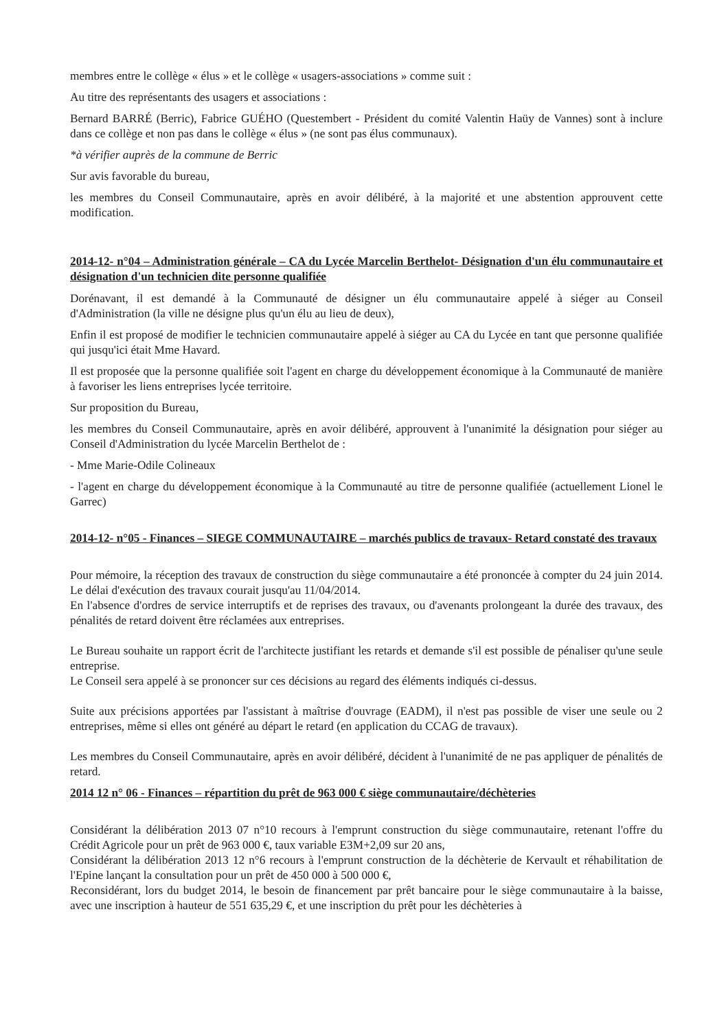membres entre le collège « élus » et le collège « usagers-associations » comme suit :
Au titre des représentants des usagers et associations :
Bernard BARRÉ (Berric), Fabrice GUÉHO (Questembert - Président du comité Valentin Haüy de Vannes) sont à inclure dans ce collège et non pas dans le collège « élus » (ne sont pas élus communaux).
*à vérifier auprès de la commune de Berric
Sur avis favorable du bureau,
les membres du Conseil Communautaire, après en avoir délibéré, à la majorité et une abstention approuvent cette modification.
2014-12- n°04 – Administration générale – CA du Lycée Marcelin Berthelot- Désignation d'un élu communautaire et désignation d'un technicien dite personne qualifiée
Dorénavant, il est demandé à la Communauté de désigner un élu communautaire appelé à siéger au Conseil d'Administration (la ville ne désigne plus qu'un élu au lieu de deux),
Enfin il est proposé de modifier le technicien communautaire appelé à siéger au CA du Lycée en tant que personne qualifiée qui jusqu'ici était Mme Havard.
Il est proposée que la personne qualifiée soit l'agent en charge du développement économique à la Communauté de manière à favoriser les liens entreprises lycée territoire.
Sur proposition du Bureau,
les membres du Conseil Communautaire, après en avoir délibéré, approuvent à l'unanimité la désignation pour siéger au Conseil d'Administration du lycée Marcelin Berthelot de :
- Mme Marie-Odile Colineaux
- l'agent en charge du développement économique à la Communauté au titre de personne qualifiée (actuellement Lionel le Garrec)
2014-12- n°05 - Finances – SIEGE COMMUNAUTAIRE – marchés publics de travaux- Retard constaté des travaux
Pour mémoire, la réception des travaux de construction du siège communautaire a été prononcée à compter du 24 juin 2014. Le délai d'exécution des travaux courait jusqu'au 11/04/2014.
En l'absence d'ordres de service interruptifs et de reprises des travaux, ou d'avenants prolongeant la durée des travaux, des pénalités de retard doivent être réclamées aux entreprises.
Le Bureau souhaite un rapport écrit de l'architecte justifiant les retards et demande s'il est possible de pénaliser qu'une seule entreprise.
Le Conseil sera appelé à se prononcer sur ces décisions au regard des éléments indiqués ci-dessus.
Suite aux précisions apportées par l'assistant à maîtrise d'ouvrage (EADM), il n'est pas possible de viser une seule ou 2 entreprises, même si elles ont généré au départ le retard (en application du CCAG de travaux).
Les membres du Conseil Communautaire, après en avoir délibéré, décident à l'unanimité de ne pas appliquer de pénalités de retard.
2014 12 n° 06 - Finances – répartition du prêt de 963 000 € siège communautaire/déchèteries
Considérant la délibération 2013 07 n°10 recours à l'emprunt construction du siège communautaire, retenant l'offre du Crédit Agricole pour un prêt de 963 000 €, taux variable E3M+2,09 sur 20 ans,
Considérant la délibération 2013 12 n°6 recours à l'emprunt construction de la déchèterie de Kervault et réhabilitation de l'Epine lançant la consultation pour un prêt de 450 000 à 500 000 €,
Reconsidérant, lors du budget 2014, le besoin de financement par prêt bancaire pour le siège communautaire à la baisse, avec une inscription à hauteur de 551 635,29 €, et une inscription du prêt pour les déchèteries à